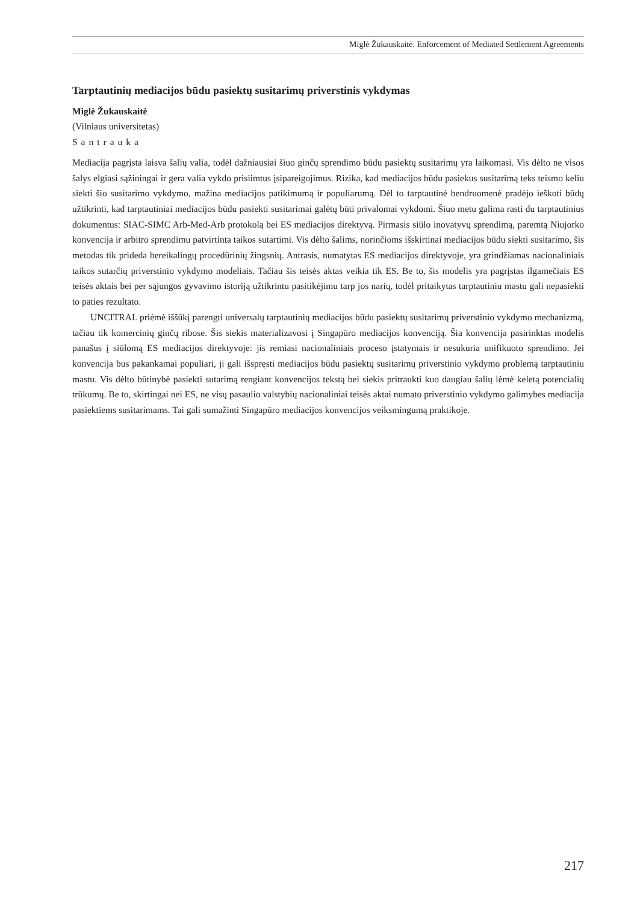Miglė Žukauskaitė. Enforcement of Mediated Settlement Agreements
Tarptautinių mediacijos būdu pasiektų susitarimų priverstinis vykdymas
Miglė Žukauskaitė
(Vilniaus universitetas)
Santrauka
Mediacija pagrįsta laisva šalių valia, todėl dažniausiai šiuo ginčų sprendimo būdu pasiektų susitarimų yra laikomasi. Vis dėlto ne visos šalys elgiasi sąžiningai ir gera valia vykdo prisiimtus įsipareigojimus. Rizika, kad mediacijos būdu pasiekus susitarimą teks teismo keliu siekti šio susitarimo vykdymo, mažina mediacijos patikimumą ir populiarumą. Dėl to tarptautinė bendruomenė pradėjo ieškoti būdų užtikrinti, kad tarptautiniai mediacijos būdu pasiekti susitarimai galėtų būti privalomai vykdomi. Šiuo metu galima rasti du tarptautinius dokumentus: SIAC-SIMC Arb-Med-Arb protokolą bei ES mediacijos direktyvą. Pirmasis siūlo inovatyvų sprendimą, paremtą Niujorko konvencija ir arbitro sprendimu patvirtinta taikos sutartimi. Vis dėlto šalims, norinčioms išskirtinai mediacijos būdu siekti susitarimo, šis metodas tik prideda bereikalingų procedūrinių žingsnių. Antrasis, numatytas ES mediacijos direktyvoje, yra grindžiamas nacionaliniais taikos sutarčių priverstinio vykdymo modeliais. Tačiau šis teisės aktas veikia tik ES. Be to, šis modelis yra pagrįstas ilgamečiais ES teisės aktais bei per sąjungos gyvavimo istoriją užtikrintu pasitikėjimu tarp jos narių, todėl pritaikytas tarptautiniu mastu gali nepasiekti to paties rezultato.
UNCITRAL priėmė iššūkį parengti universalų tarptautinių mediacijos būdu pasiektų susitarimų priverstinio vykdymo mechanizmą, tačiau tik komercinių ginčų ribose. Šis siekis materializavosi į Singapūro mediacijos konvenciją. Šia konvencija pasirinktas modelis panašus į siūlomą ES mediacijos direktyvoje: jis remiasi nacionaliniais proceso įstatymais ir nesukuria unifikuoto sprendimo. Jei konvencija bus pakankamai populiari, ji gali išspręsti mediacijos būdu pasiektų susitarimų priverstinio vykdymo problemą tarptautiniu mastu. Vis dėlto būtinybė pasiekti sutarimą rengiant konvencijos tekstą bei siekis pritraukti kuo daugiau šalių lėmė keletą potencialių trūkumų. Be to, skirtingai nei ES, ne visų pasaulio valstybių nacionaliniai teisės aktai numato priverstinio vykdymo galimybes mediacija pasiektiems susitarimams. Tai gali sumažinti Singapūro mediacijos konvencijos veiksmingumą praktikoje.
217